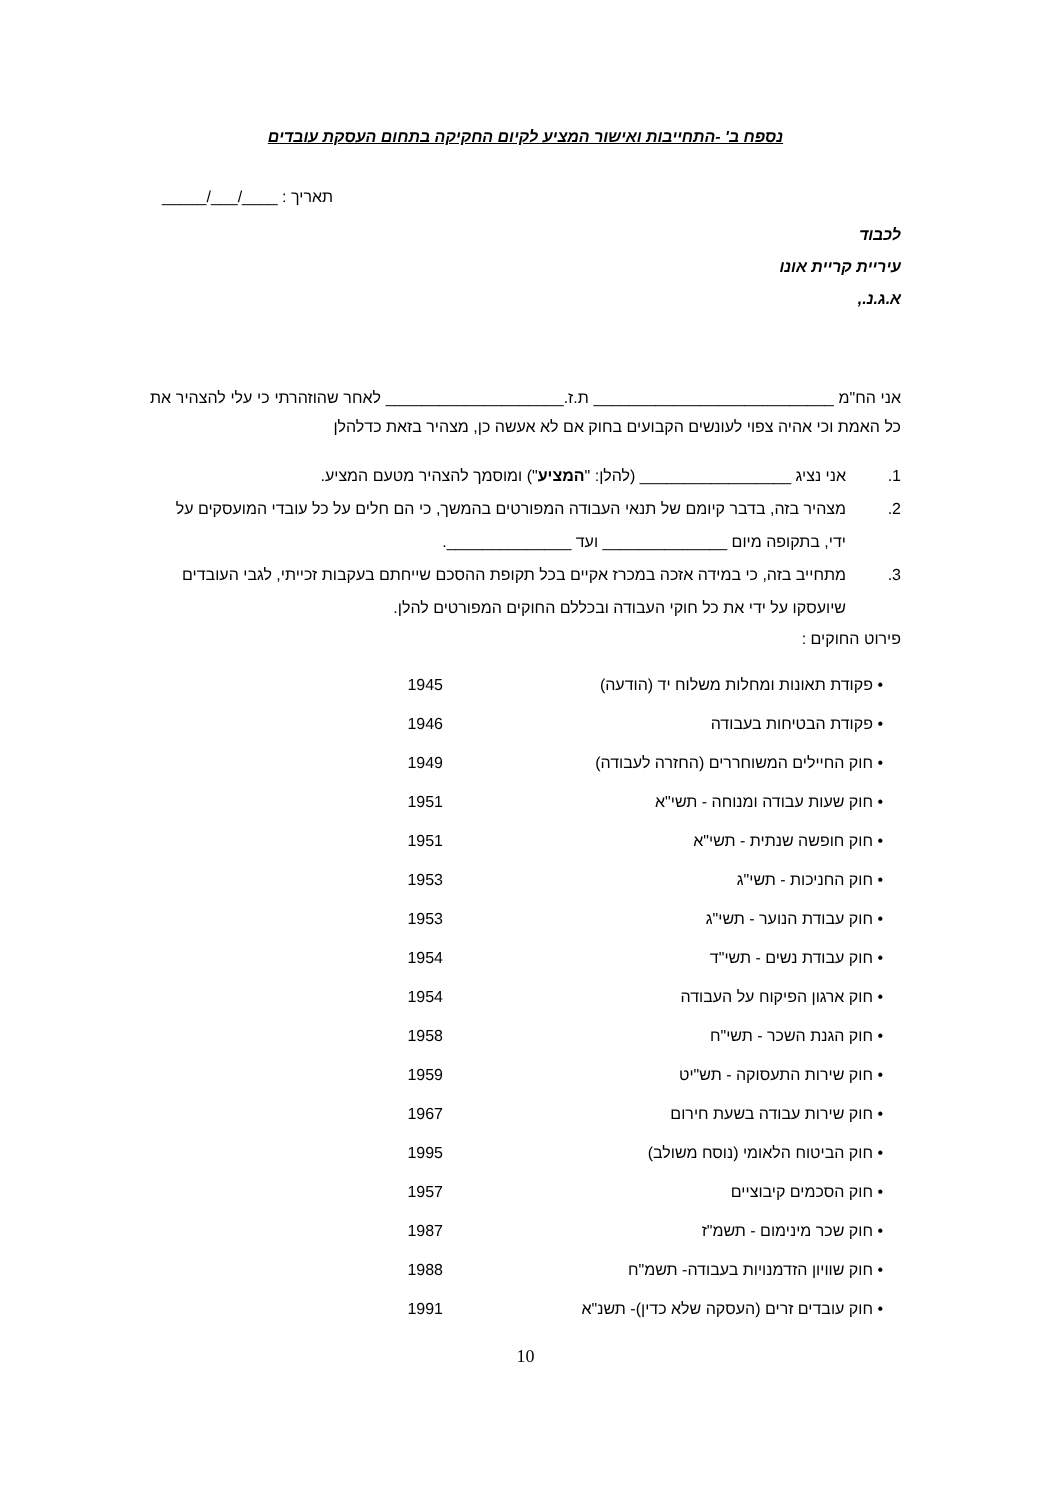נספח ב' -התחייבות ואישור המציע לקיום החקיקה בתחום העסקת עובדים
תאריך : ____/___/_____
לכבוד
עיריית קריית אונו
א.ג.נ.,
אני הח"מ ___________________________ ת.ז.____________________ לאחר שהוזהרתי כי עלי להצהיר את כל האמת וכי אהיה צפוי לעונשים הקבועים בחוק אם לא אעשה כן, מצהיר בזאת כדלהלן
1. אני נציג _________________ (להלן: "המציע") ומוסמך להצהיר מטעם המציע.
2. מצהיר בזה, בדבר קיומם של תנאי העבודה המפורטים בהמשך, כי הם חלים על כל עובדי המועסקים על ידי, בתקופה מיום ______________ ועד ______________.
3. מתחייב בזה, כי במידה אזכה במכרז אקיים בכל תקופת ההסכם שייחתם בעקבות זכייתי, לגבי העובדים שיועסקו על ידי את כל חוקי העבודה ובכללם החוקים המפורטים להלן.
פירוט החוקים :
| • פקודת תאונות ומחלות משלוח יד (הודעה) | 1945 |
| • פקודת הבטיחות בעבודה | 1946 |
| • חוק החיילים המשוחררים (החזרה לעבודה) | 1949 |
| • חוק שעות עבודה ומנוחה - תשי"א | 1951 |
| • חוק חופשה שנתית - תשי"א | 1951 |
| • חוק החניכות - תשי"ג | 1953 |
| • חוק עבודת הנוער - תשי"ג | 1953 |
| • חוק עבודת נשים - תשי"ד | 1954 |
| • חוק ארגון הפיקוח על העבודה | 1954 |
| • חוק הגנת השכר - תשי"ח | 1958 |
| • חוק שירות התעסוקה - תש"יט | 1959 |
| • חוק שירות עבודה בשעת חירום | 1967 |
| • חוק הביטוח הלאומי (נוסח משולב) | 1995 |
| • חוק הסכמים קיבוציים | 1957 |
| • חוק שכר מינימום - תשמ"ז | 1987 |
| • חוק שוויון הזדמנויות בעבודה- תשמ"ח | 1988 |
| • חוק עובדים זרים (העסקה שלא כדין)- תשנ"א | 1991 |
10